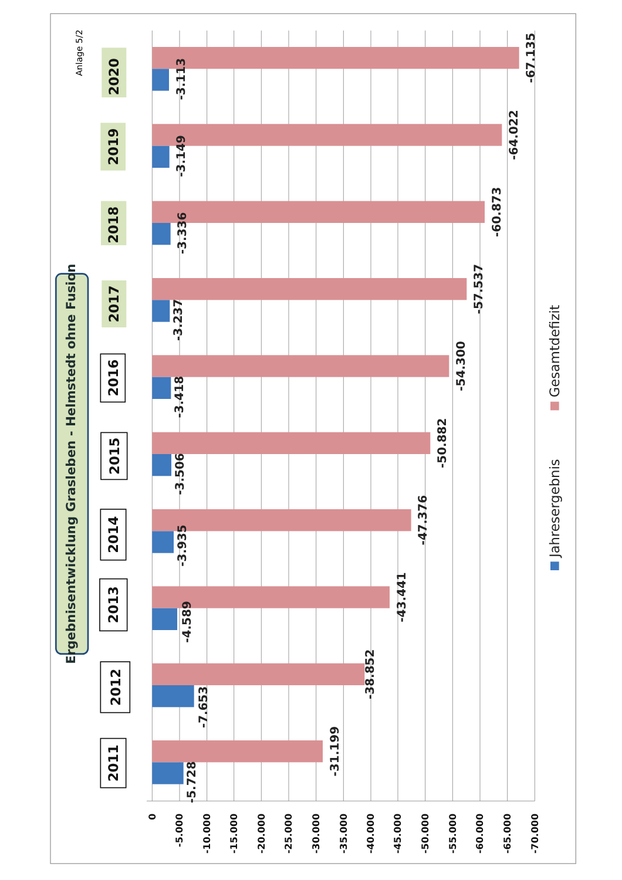Anlage 5/2
Ergebnisentwicklung Grasleben - Helmstedt ohne Fusion
0
-5.000
-10.000
-15.000
-20.000
-25.000
-30.000
-35.000
-40.000
-45.000
-50.000
-55.000
-60.000
-65.000
-70.000
-5.728
-31.199
-7.653
-38.852
-4.589
-43.441
-3.935
-47.376
-3.506
-50.882
-3.418
-54.300
-3.237
-57.537
-3.336
-60.873
-3.149
-64.022
-3.113
-67.135
2011
2012
2013
2014
2015
2016
2017
2018
2019
2020
Jahresergebnis
Gesamtdefizit